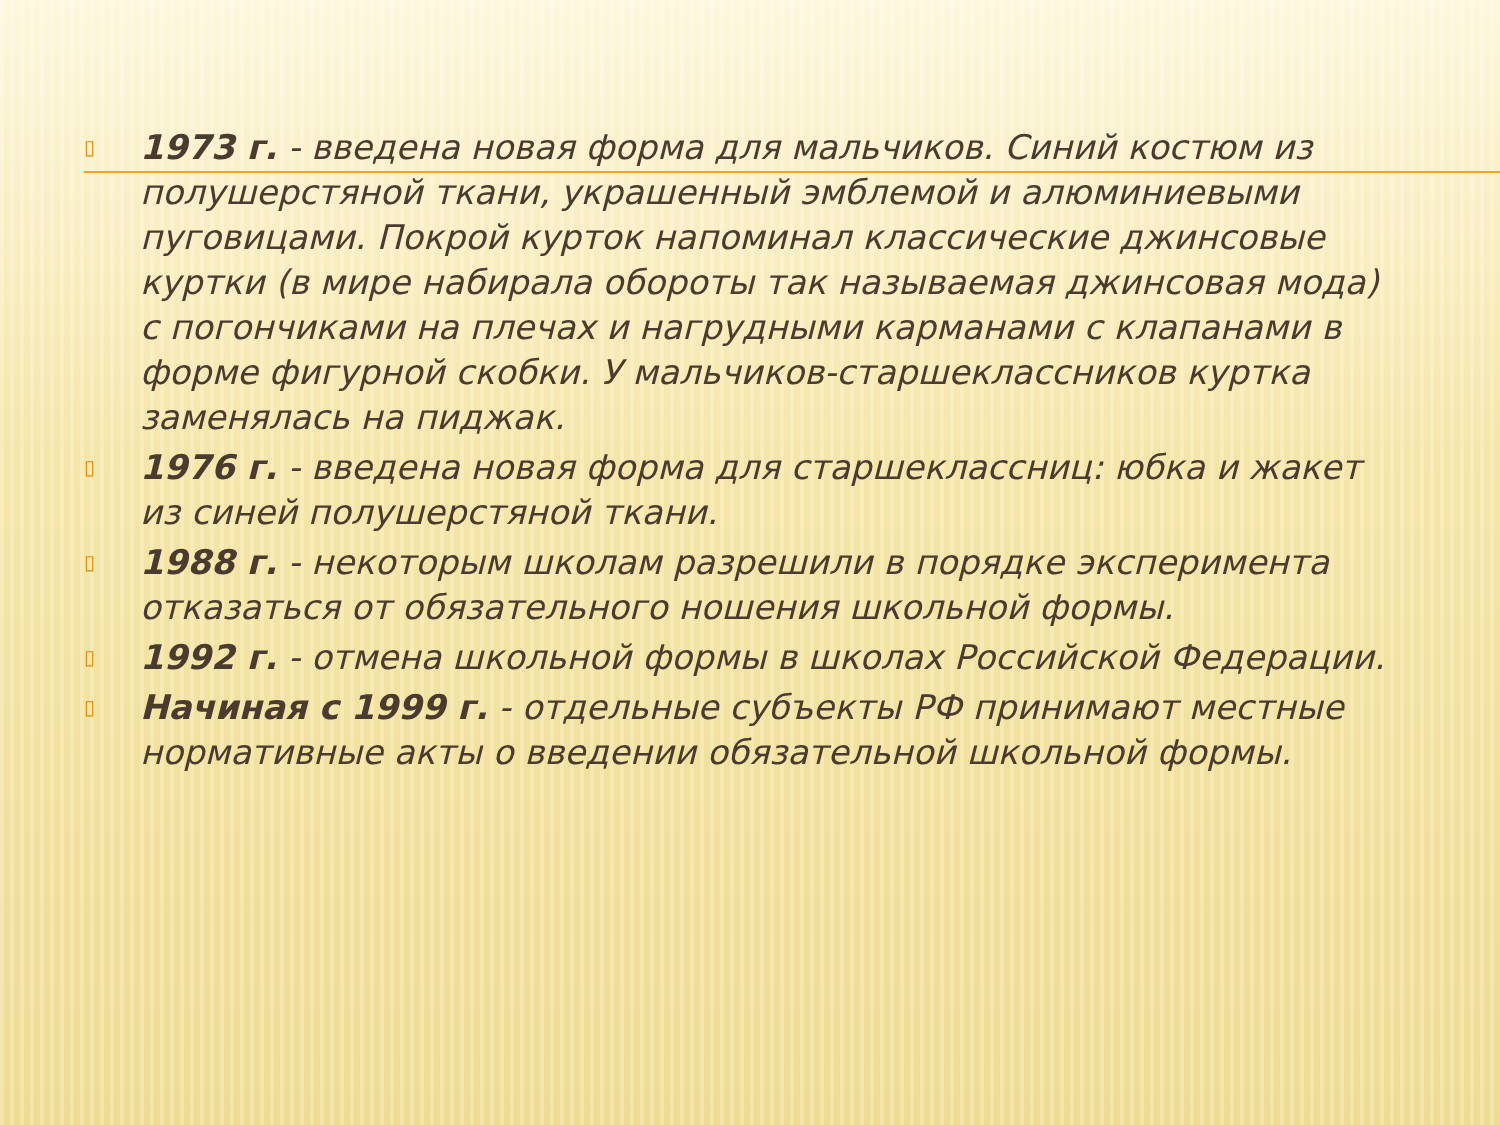▯ 1973 г. - введена новая форма для мальчиков. Синий костюм из полушерстяной ткани, украшенный эмблемой и алюминиевыми пуговицами. Покрой курток напоминал классические джинсовые куртки (в мире набирала обороты так называемая джинсовая мода) с погончиками на плечах и нагрудными карманами с клапанами в форме фигурной скобки. У мальчиков-старшеклассников куртка заменялась на пиджак.
▯ 1976 г. - введена новая форма для старшеклассниц: юбка и жакет из синей полушерстяной ткани.
▯ 1988 г. - некоторым школам разрешили в порядке эксперимента отказаться от обязательного ношения школьной формы.
▯ 1992 г. - отмена школьной формы в школах Российской Федерации.
▯ Начиная с 1999 г. - отдельные субъекты РФ принимают местные нормативные акты о введении обязательной школьной формы.